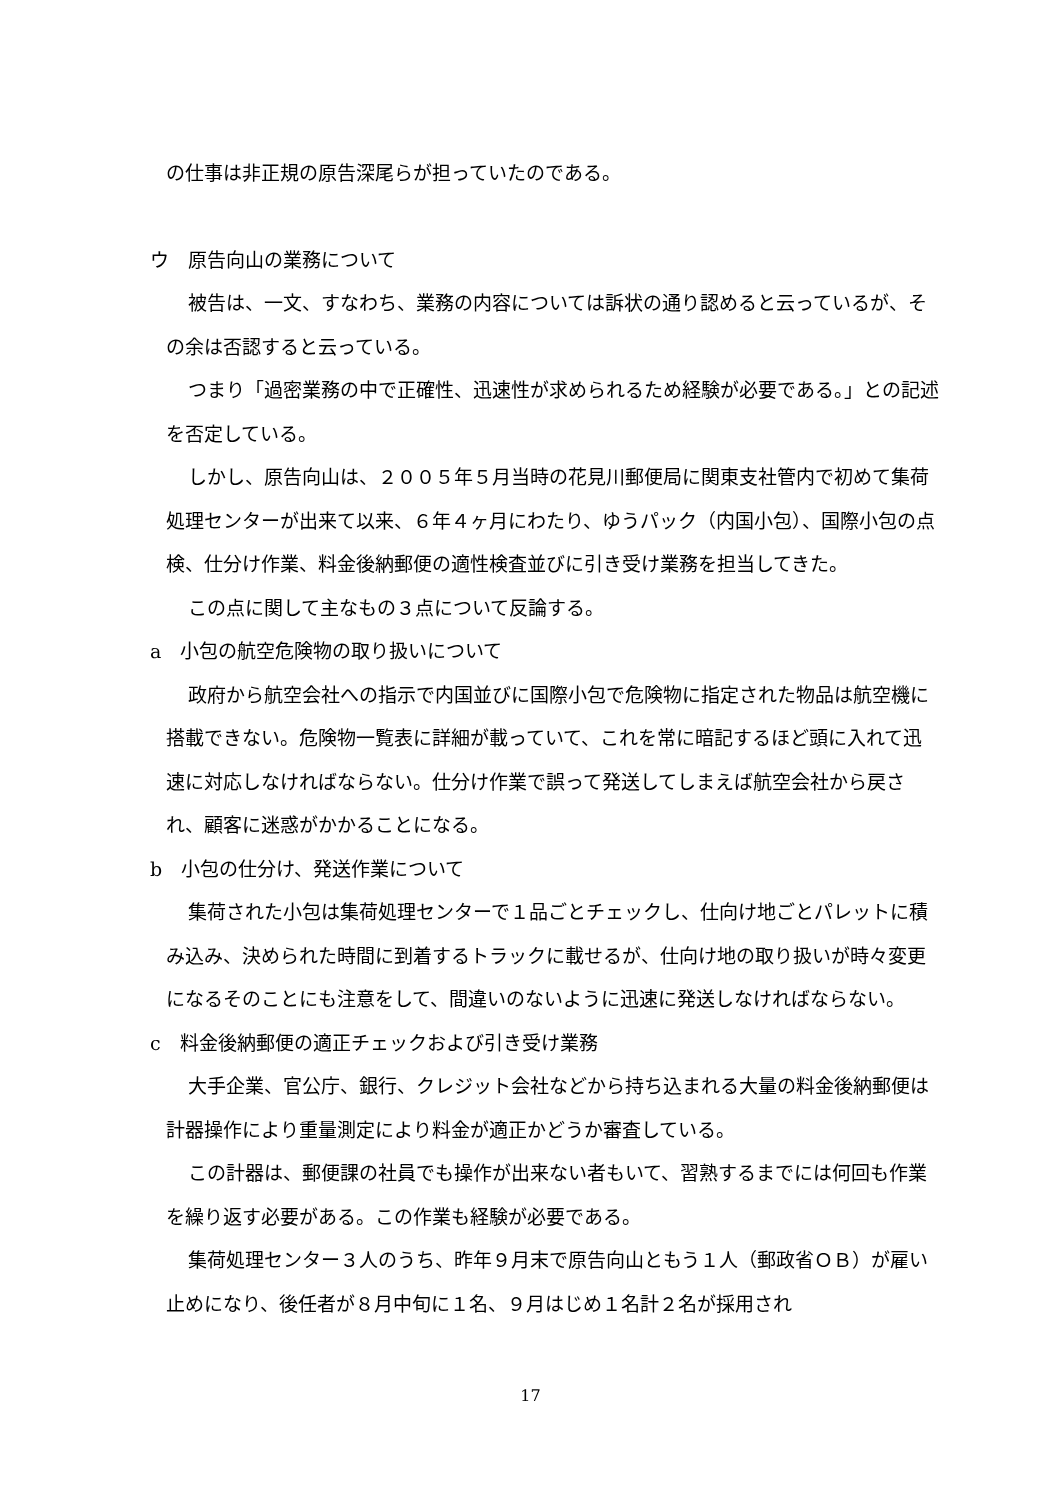の仕事は非正規の原告深尾らが担っていたのである。
ウ　原告向山の業務について
被告は、一文、すなわち、業務の内容については訴状の通り認めると云っているが、その余は否認すると云っている。
つまり「過密業務の中で正確性、迅速性が求められるため経験が必要である。」との記述を否定している。
しかし、原告向山は、２００５年５月当時の花見川郵便局に関東支社管内で初めて集荷処理センターが出来て以来、６年４ヶ月にわたり、ゆうパック（内国小包）、国際小包の点検、仕分け作業、料金後納郵便の適性検査並びに引き受け業務を担当してきた。
この点に関して主なもの３点について反論する。
a　小包の航空危険物の取り扱いについて
政府から航空会社への指示で内国並びに国際小包で危険物に指定された物品は航空機に搭載できない。危険物一覧表に詳細が載っていて、これを常に暗記するほど頭に入れて迅速に対応しなければならない。仕分け作業で誤って発送してしまえば航空会社から戻され、顧客に迷惑がかかることになる。
b　小包の仕分け、発送作業について
集荷された小包は集荷処理センターで１品ごとチェックし、仕向け地ごとパレットに積み込み、決められた時間に到着するトラックに載せるが、仕向け地の取り扱いが時々変更になるそのことにも注意をして、間違いのないように迅速に発送しなければならない。
c　料金後納郵便の適正チェックおよび引き受け業務
大手企業、官公庁、銀行、クレジット会社などから持ち込まれる大量の料金後納郵便は計器操作により重量測定により料金が適正かどうか審査している。
この計器は、郵便課の社員でも操作が出来ない者もいて、習熟するまでには何回も作業を繰り返す必要がある。この作業も経験が必要である。
集荷処理センター３人のうち、昨年９月末で原告向山ともう１人（郵政省ＯＢ）が雇い止めになり、後任者が８月中旬に１名、９月はじめ１名計２名が採用され
17